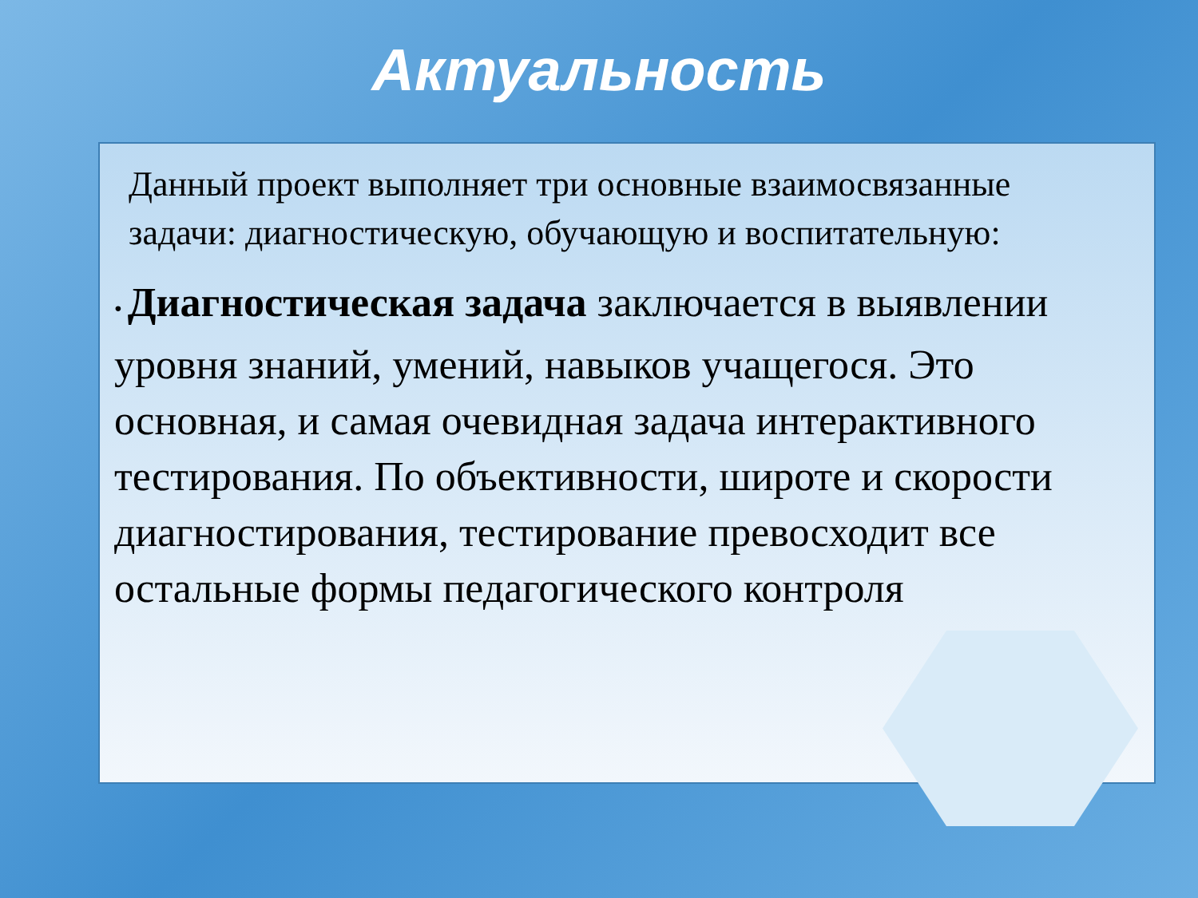Актуальность
Данный проект выполняет три основные взаимосвязанные задачи: диагностическую, обучающую и воспитательную:
• Диагностическая задача заключается в выявлении уровня знаний, умений, навыков учащегося. Это основная, и самая очевидная задача интерактивного тестирования. По объективности, широте и скорости диагностирования, тестирование превосходит все остальные формы педагогического контроля